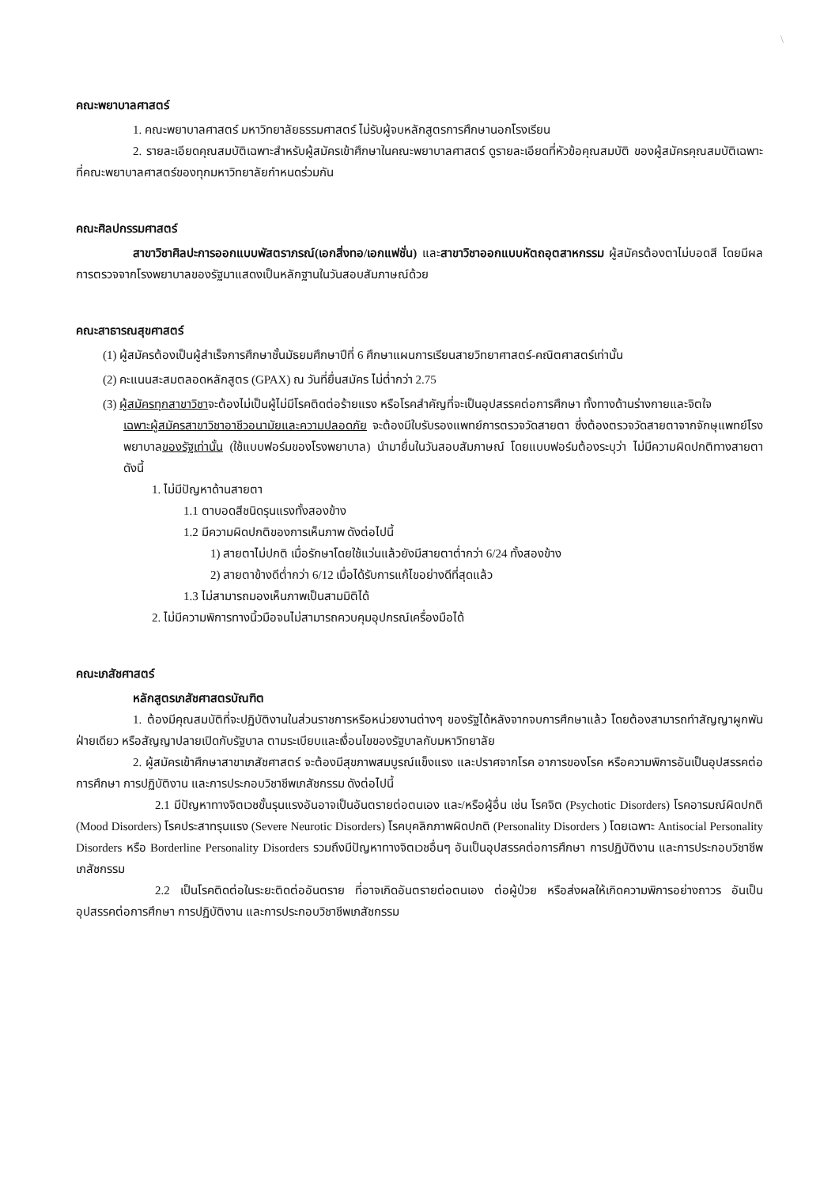\
คณะพยาบาลศาสตร์
1. คณะพยาบาลศาสตร์ มหาวิทยาลัยธรรมศาสตร์ ไม่รับผู้จบหลักสูตรการศึกษานอกโรงเรียน
2. รายละเอียดคุณสมบัติเฉพาะสำหรับผู้สมัครเข้าศึกษาในคณะพยาบาลศาสตร์ ดูรายละเอียดที่หัวข้อคุณสมบัติ ของผู้สมัครคุณสมบัติเฉพาะที่คณะพยาบาลศาสตร์ของทุกมหาวิทยาลัยกำหนดร่วมกัน
คณะศิลปกรรมศาสตร์
สาขาวิชาศิลปะการออกแบบพัสตราภรณ์(เอกสิ่งทอ/เอกแฟชั่น) และสาขาวิชาออกแบบหัตถอุตสาหกรรม ผู้สมัครต้องตาไม่บอดสี โดยมีผลการตรวจจากโรงพยาบาลของรัฐมาแสดงเป็นหลักฐานในวันสอบสัมภาษณ์ด้วย
คณะสาธารณสุขศาสตร์
(1) ผู้สมัครต้องเป็นผู้สำเร็จการศึกษาชั้นมัธยมศึกษาปีที่ 6 ศึกษาแผนการเรียนสายวิทยาศาสตร์-คณิตศาสตร์เท่านั้น
(2) คะแนนสะสมตลอดหลักสูตร (GPAX) ณ วันที่ยื่นสมัคร ไม่ต่ำกว่า 2.75
(3) ผู้สมัครทุกสาขาวิชาจะต้องไม่เป็นผู้ไม่มีโรคติดต่อร้ายแรง หรือโรคสำคัญที่จะเป็นอุปสรรคต่อการศึกษา ทั้งทางด้านร่างกายและจิตใจ
เฉพาะผู้สมัครสาขาวิชาอาชีวอนามัยและความปลอดภัย จะต้องมีใบรับรองแพทย์การตรวจวัดสายตา ซึ่งต้องตรวจวัดสายตาจากจักษุแพทย์โรงพยาบาลของรัฐเท่านั้น (ใช้แบบฟอร์มของโรงพยาบาล) นำมายื่นในวันสอบสัมภาษณ์ โดยแบบฟอร์มต้องระบุว่า ไม่มีความผิดปกติทางสายตา ดังนี้
1. ไม่มีปัญหาด้านสายตา
1.1 ตาบอดสีชนิดรุนแรงทั้งสองข้าง
1.2 มีความผิดปกติของการเห็นภาพ ดังต่อไปนี้
1) สายตาไม่ปกติ เมื่อรักษาโดยใช้แว่นแล้วยังมีสายตาต่ำกว่า 6/24 ทั้งสองข้าง
2) สายตาข้างดีต่ำกว่า 6/12 เมื่อได้รับการแก้ไขอย่างดีที่สุดแล้ว
1.3 ไม่สามารถมองเห็นภาพเป็นสามมิติได้
2. ไม่มีความพิการทางนิ้วมือจนไม่สามารถควบคุมอุปกรณ์เครื่องมือได้
คณะเภสัชศาสตร์
หลักสูตรเภสัชศาสตรบัณฑิต
1. ต้องมีคุณสมบัติที่จะปฏิบัติงานในส่วนราชการหรือหน่วยงานต่างๆ ของรัฐได้หลังจากจบการศึกษาแล้ว โดยต้องสามารถทำสัญญาผูกพันฝ่ายเดียว หรือสัญญาปลายเปิดกับรัฐบาล ตามระเบียบและเงื่อนไขของรัฐบาลกับมหาวิทยาลัย
2. ผู้สมัครเข้าศึกษาสาขาเภสัชศาสตร์ จะต้องมีสุขภาพสมบูรณ์แข็งแรง และปราศจากโรค อาการของโรค หรือความพิการอันเป็นอุปสรรคต่อการศึกษา การปฏิบัติงาน และการประกอบวิชาชีพเภสัชกรรม ดังต่อไปนี้
2.1 มีปัญหาทางจิตเวชขั้นรุนแรงอันอาจเป็นอันตรายต่อตนเอง และ/หรือผู้อื่น เช่น โรคจิต (Psychotic Disorders) โรคอารมณ์ผิดปกติ (Mood Disorders) โรคประสาทรุนแรง (Severe Neurotic Disorders) โรคบุคลิกภาพผิดปกติ (Personality Disorders ) โดยเฉพาะ Antisocial Personality Disorders หรือ Borderline Personality Disorders รวมถึงมีปัญหาทางจิตเวชอื่นๆ อันเป็นอุปสรรคต่อการศึกษา การปฏิบัติงาน และการประกอบวิชาชีพเภสัชกรรม
2.2 เป็นโรคติดต่อในระยะติดต่ออันตราย ที่อาจเกิดอันตรายต่อตนเอง ต่อผู้ป่วย หรือส่งผลให้เกิดความพิการอย่างถาวร อันเป็นอุปสรรคต่อการศึกษา การปฏิบัติงาน และการประกอบวิชาชีพเภสัชกรรม